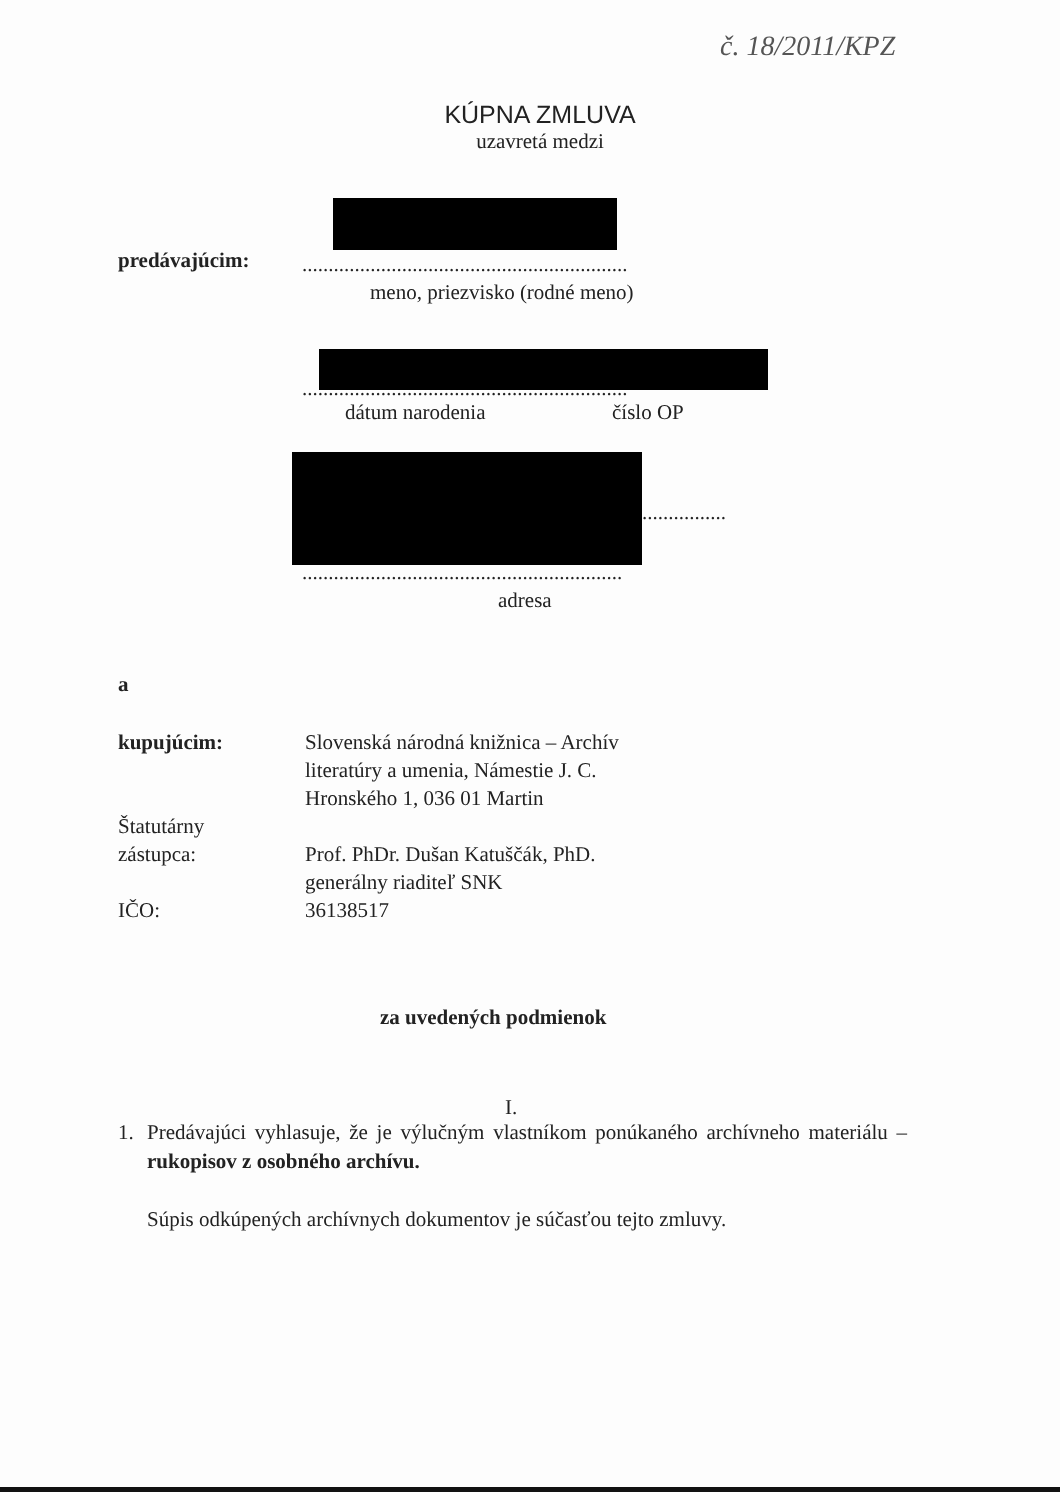č. 18/2011/KPZ
KÚPNA ZMLUVA
uzavretá medzi
predávajúcim:
..............................................................
meno, priezvisko (rodné meno)
..............................................................
dátum narodenia číslo OP
................
.............................................................
adresa
a
kupujúcim:
Štatutárny
zástupca:
IČO:
Slovenská národná knižnica – Archív
literatúry a umenia, Námestie J. C.
Hronského 1, 036 01 Martin
Prof. PhDr. Dušan Katuščák, PhD.
generálny riaditeľ SNK
36138517
za uvedených podmienok
I.
1. Predávajúci vyhlasuje, že je výlučným vlastníkom ponúkaného archívneho materiálu – rukopisov z osobného archívu.
Súpis odkúpených archívnych dokumentov je súčasťou tejto zmluvy.